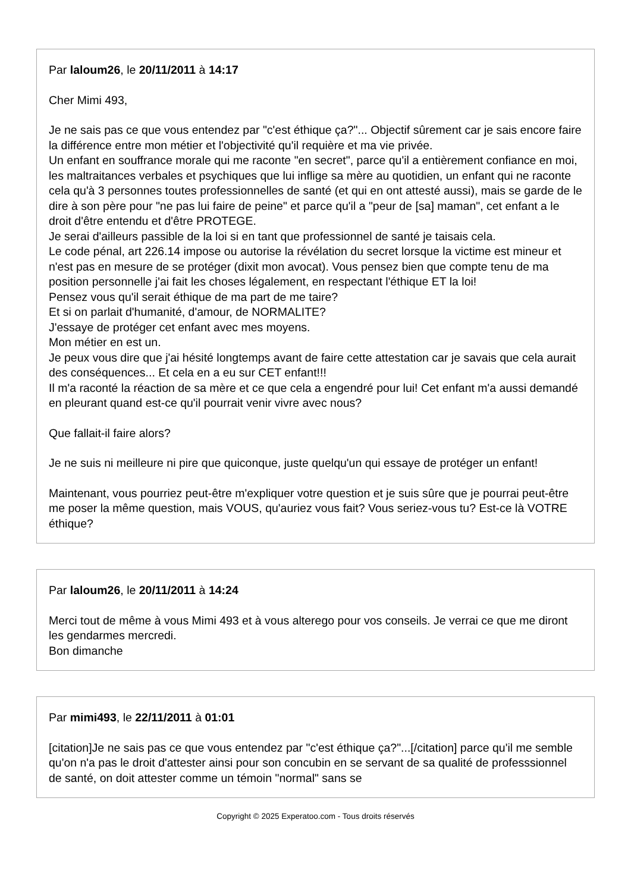Par laloum26, le 20/11/2011 à 14:17
Cher Mimi 493,
Je ne sais pas ce que vous entendez par "c'est éthique ça?"... Objectif sûrement car je sais encore faire la différence entre mon métier et l'objectivité qu'il requière et ma vie privée.
Un enfant en souffrance morale qui me raconte "en secret", parce qu'il a entièrement confiance en moi, les maltraitances verbales et psychiques que lui inflige sa mère au quotidien, un enfant qui ne raconte cela qu'à 3 personnes toutes professionnelles de santé (et qui en ont attesté aussi), mais se garde de le dire à son père pour "ne pas lui faire de peine" et parce qu'il a "peur de [sa] maman", cet enfant a le droit d'être entendu et d'être PROTEGE.
Je serai d'ailleurs passible de la loi si en tant que professionnel de santé je taisais cela.
Le code pénal, art 226.14 impose ou autorise la révélation du secret lorsque la victime est mineur et n'est pas en mesure de se protéger (dixit mon avocat). Vous pensez bien que compte tenu de ma position personnelle j'ai fait les choses légalement, en respectant l'éthique ET la loi!
Pensez vous qu'il serait éthique de ma part de me taire?
Et si on parlait d'humanité, d'amour, de NORMALITE?
J'essaye de protéger cet enfant avec mes moyens.
Mon métier en est un.
Je peux vous dire que j'ai hésité longtemps avant de faire cette attestation car je savais que cela aurait des conséquences... Et cela en a eu sur CET enfant!!!
Il m'a raconté la réaction de sa mère et ce que cela a engendré pour lui! Cet enfant m'a aussi demandé en pleurant quand est-ce qu'il pourrait venir vivre avec nous?
Que fallait-il faire alors?
Je ne suis ni meilleure ni pire que quiconque, juste quelqu'un qui essaye de protéger un enfant!
Maintenant, vous pourriez peut-être m'expliquer votre question et je suis sûre que je pourrai peut-être me poser la même question, mais VOUS, qu'auriez vous fait? Vous seriez-vous tu? Est-ce là VOTRE éthique?
Par laloum26, le 20/11/2011 à 14:24
Merci tout de même à vous Mimi 493 et à vous alterego pour vos conseils. Je verrai ce que me diront les gendarmes mercredi.
Bon dimanche
Par mimi493, le 22/11/2011 à 01:01
[citation]Je ne sais pas ce que vous entendez par "c'est éthique ça?"...[/citation] parce qu'il me semble qu'on n'a pas le droit d'attester ainsi pour son concubin en se servant de sa qualité de professsionnel de santé, on doit attester comme un témoin "normal" sans se
Copyright © 2025 Experatoo.com - Tous droits réservés